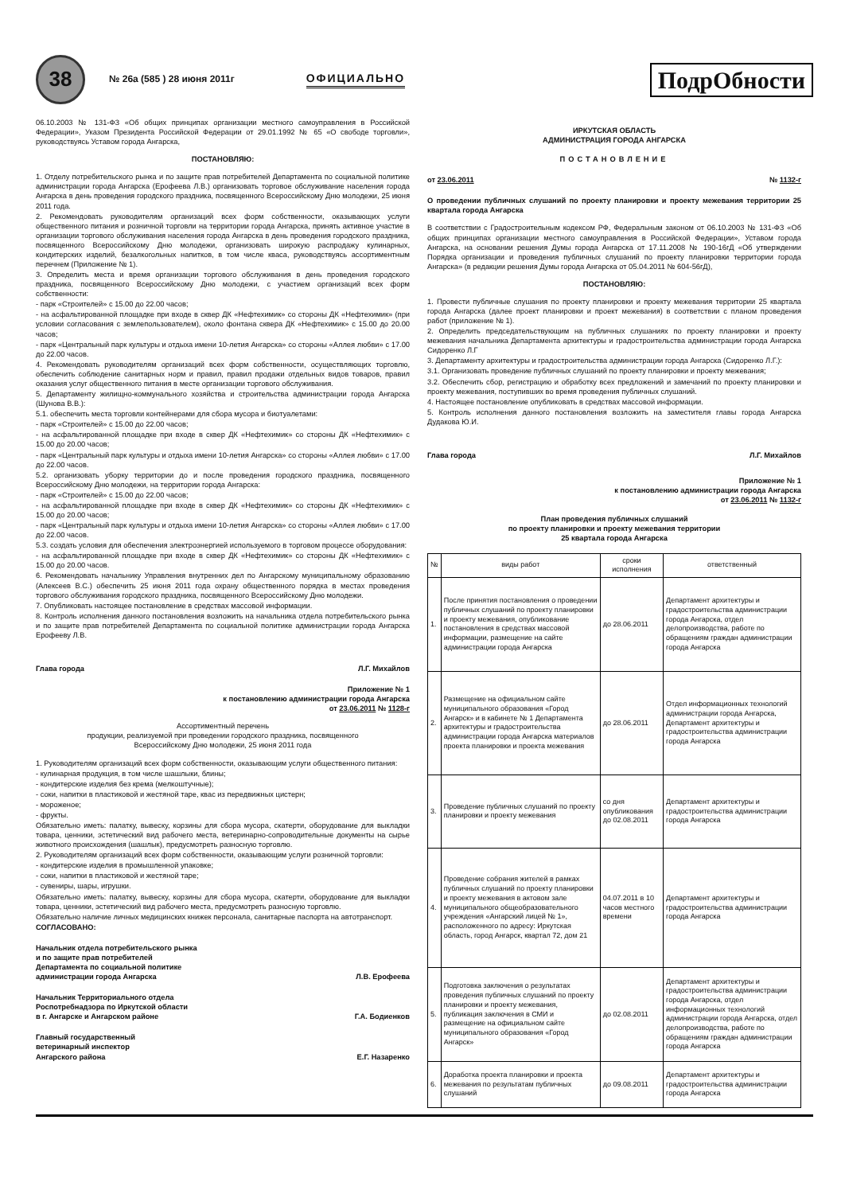38
№ 26а (585 ) 28 июня 2011г
ОФИЦИАЛЬНО
ПодрОбности
06.10.2003 № 131-ФЗ «Об общих принципах организации местного самоуправления в Российской Федерации», Указом Президента Российской Федерации от 29.01.1992 № 65 «О свободе торговли», руководствуясь Уставом города Ангарска,
ПОСТАНОВЛЯЮ:
1. Отделу потребительского рынка и по защите прав потребителей Департамента по социальной политике администрации города Ангарска (Ерофеева Л.В.) организовать торговое обслуживание населения города Ангарска в день проведения городского праздника, посвященного Всероссийскому Дню молодежи, 25 июня 2011 года.
2. Рекомендовать руководителям организаций всех форм собственности, оказывающих услуги общественного питания и розничной торговли на территории города Ангарска, принять активное участие в организации торгового обслуживания населения города Ангарска в день проведения городского праздника, посвященного Всероссийскому Дню молодежи, организовать широкую распродажу кулинарных, кондитерских изделий, безалкогольных напитков, в том числе кваса, руководствуясь ассортиментным перечнем (Приложение № 1).
3. Определить места и время организации торгового обслуживания в день проведения городского праздника, посвященного Всероссийскому Дню молодежи, с участием организаций всех форм собственности:
- парк «Строителей» с 15.00 до 22.00 часов;
- на асфальтированной площадке при входе в сквер ДК «Нефтехимик» со стороны ДК «Нефтехимик» (при условии согласования с землепользователем), около фонтана сквера ДК «Нефтехимик» с 15.00 до 20.00 часов;
- парк «Центральный парк культуры и отдыха имени 10-летия Ангарска» со стороны «Аллея любви» с 17.00 до 22.00 часов.
4. Рекомендовать руководителям организаций всех форм собственности, осуществляющих торговлю, обеспечить соблюдение санитарных норм и правил, правил продажи отдельных видов товаров, правил оказания услуг общественного питания в месте организации торгового обслуживания.
5. Департаменту жилищно-коммунального хозяйства и строительства администрации города Ангарска (Шунова В.В.):
5.1. обеспечить места торговли контейнерами для сбора мусора и биотуалетами:
- парк «Строителей» с 15.00 до 22.00 часов;
- на асфальтированной площадке при входе в сквер ДК «Нефтехимик» со стороны ДК «Нефтехимик» с 15.00 до 20.00 часов;
- парк «Центральный парк культуры и отдыха имени 10-летия Ангарска» со стороны «Аллея любви» с 17.00 до 22.00 часов.
5.2. организовать уборку территории до и после проведения городского праздника, посвященного Всероссийскому Дню молодежи, на территории города Ангарска:
- парк «Строителей» с 15.00 до 22.00 часов;
- на асфальтированной площадке при входе в сквер ДК «Нефтехимик» со стороны ДК «Нефтехимик» с 15.00 до 20.00 часов;
- парк «Центральный парк культуры и отдыха имени 10-летия Ангарска» со стороны «Аллея любви» с 17.00 до 22.00 часов.
5.3. создать условия для обеспечения электроэнергией используемого в торговом процессе оборудования:
- на асфальтированной площадке при входе в сквер ДК «Нефтехимик» со стороны ДК «Нефтехимик» с 15.00 до 20.00 часов.
6. Рекомендовать начальнику Управления внутренних дел по Ангарскому муниципальному образованию (Алексеев В.С.) обеспечить 25 июня 2011 года охрану общественного порядка в местах проведения торгового обслуживания городского праздника, посвященного Всероссийскому Дню молодежи.
7. Опубликовать настоящее постановление в средствах массовой информации.
8. Контроль исполнения данного постановления возложить на начальника отдела потребительского рынка и по защите прав потребителей Департамента по социальной политике администрации города Ангарска Ерофееву Л.В.
Глава города Л.Г. Михайлов
Приложение № 1
к постановлению администрации города Ангарска
от 23.06.2011 № 1128-г
Ассортиментный перечень
продукции, реализуемой при проведении городского праздника, посвященного
Всероссийскому Дню молодежи, 25 июня 2011 года
1. Руководителям организаций всех форм собственности, оказывающим услуги общественного питания:
- кулинарная продукция, в том числе шашлыки, блины;
- кондитерские изделия без крема (мелкоштучные);
- соки, напитки в пластиковой и жестяной таре, квас из передвижных цистерн;
- мороженое;
- фрукты.
Обязательно иметь: палатку, вывеску, корзины для сбора мусора, скатерти, оборудование для выкладки товара, ценники, эстетический вид рабочего места, ветеринарно-сопроводительные документы на сырье животного происхождения (шашлык), предусмотреть разносную торговлю.
2. Руководителям организаций всех форм собственности, оказывающим услуги розничной торговли:
- кондитерские изделия в промышленной упаковке;
- соки, напитки в пластиковой и жестяной таре;
- сувениры, шары, игрушки.
Обязательно иметь: палатку, вывеску, корзины для сбора мусора, скатерти, оборудование для выкладки товара, ценники, эстетический вид рабочего места, предусмотреть разносную торговлю.
Обязательно наличие личных медицинских книжек персонала, санитарные паспорта на автотранспорт.
СОГЛАСОВАНО:
Начальник отдела потребительского рынка
и по защите прав потребителей
Департамента по социальной политике
администрации города Ангарска Л.В. Ерофеева
Начальник Территориального отдела
Роспотребнадзора по Иркутской области
в г. Ангарске и Ангарском районе Г.А. Бодиенков
Главный государственный
ветеринарный инспектор
Ангарского района Е.Г. Назаренко
ИРКУТСКАЯ ОБЛАСТЬ
АДМИНИСТРАЦИЯ ГОРОДА АНГАРСКА
ПОСТАНОВЛЕНИЕ
от 23.06.2011 № 1132-г
О проведении публичных слушаний по проекту планировки и проекту межевания территории 25 квартала города Ангарска
В соответствии с Градостроительным кодексом РФ, Федеральным законом от 06.10.2003 № 131-ФЗ «Об общих принципах организации местного самоуправления в Российской Федерации», Уставом города Ангарска, на основании решения Думы города Ангарска от 17.11.2008 № 190-16гД «Об утверждении Порядка организации и проведения публичных слушаний по проекту планировки территории города Ангарска» (в редакции решения Думы города Ангарска от 05.04.2011 № 604-56гД),
ПОСТАНОВЛЯЮ:
1. Провести публичные слушания по проекту планировки и проекту межевания территории 25 квартала города Ангарска (далее проект планировки и проект межевания) в соответствии с планом проведения работ (приложение № 1).
2. Определить председательствующим на публичных слушаниях по проекту планировки и проекту межевания начальника Департамента архитектуры и градостроительства администрации города Ангарска Сидоренко Л.Г
3. Департаменту архитектуры и градостроительства администрации города Ангарска (Сидоренко Л.Г.):
3.1. Организовать проведение публичных слушаний по проекту планировки и проекту межевания;
3.2. Обеспечить сбор, регистрацию и обработку всех предложений и замечаний по проекту планировки и проекту межевания, поступивших во время проведения публичных слушаний.
4. Настоящее постановление опубликовать в средствах массовой информации.
5. Контроль исполнения данного постановления возложить на заместителя главы города Ангарска Дудакова Ю.И.
Глава города Л.Г. Михайлов
Приложение № 1
к постановлению администрации города Ангарска
от 23.06.2011 № 1132-г
План проведения публичных слушаний
по проекту планировки и проекту межевания территории
25 квартала города Ангарска
| № | виды работ | сроки исполнения | ответственный |
| --- | --- | --- | --- |
| 1. | После принятия постановления о проведении публичных слушаний по проекту планировки и проекту межевания, опубликование постановления в средствах массовой информации, размещение на сайте администрации города Ангарска | до 28.06.2011 | Департамент архитектуры и градостроительства администрации города Ангарска, отдел делопроизводства, работе по обращениям граждан администрации города Ангарска |
| 2. | Размещение на официальном сайте муниципального образования «Город Ангарск» и в кабинете № 1 Департамента архитектуры и градостроительства администрации города Ангарска материалов проекта планировки и проекта межевания | до 28.06.2011 | Отдел информационных технологий администрации города Ангарска, Департамент архитектуры и градостроительства администрации города Ангарска |
| 3. | Проведение публичных слушаний по проекту планировки и проекту межевания | со дня опубликования до 02.08.2011 | Департамент архитектуры и градостроительства администрации города Ангарска |
| 4. | Проведение собрания жителей в рамках публичных слушаний по проекту планировки и проекту межевания в актовом зале муниципального общеобразовательного учреждения «Ангарский лицей № 1», расположенного по адресу: Иркутская область, город Ангарск, квартал 72, дом 21 | 04.07.2011 в 10 часов местного времени | Департамент архитектуры и градостроительства администрации города Ангарска |
| 5. | Подготовка заключения о результатах проведения публичных слушаний по проекту планировки и проекту межевания, публикация заключения в СМИ и размещение на официальном сайте муниципального образования «Город Ангарск» | до 02.08.2011 | Департамент архитектуры и градостроительства администрации города Ангарска, отдел информационных технологий администрации города Ангарска, отдел делопроизводства, работе по обращениям граждан администрации города Ангарска |
| 6. | Доработка проекта планировки и проекта межевания по результатам публичных слушаний | до 09.08.2011 | Департамент архитектуры и градостроительства администрации города Ангарска |